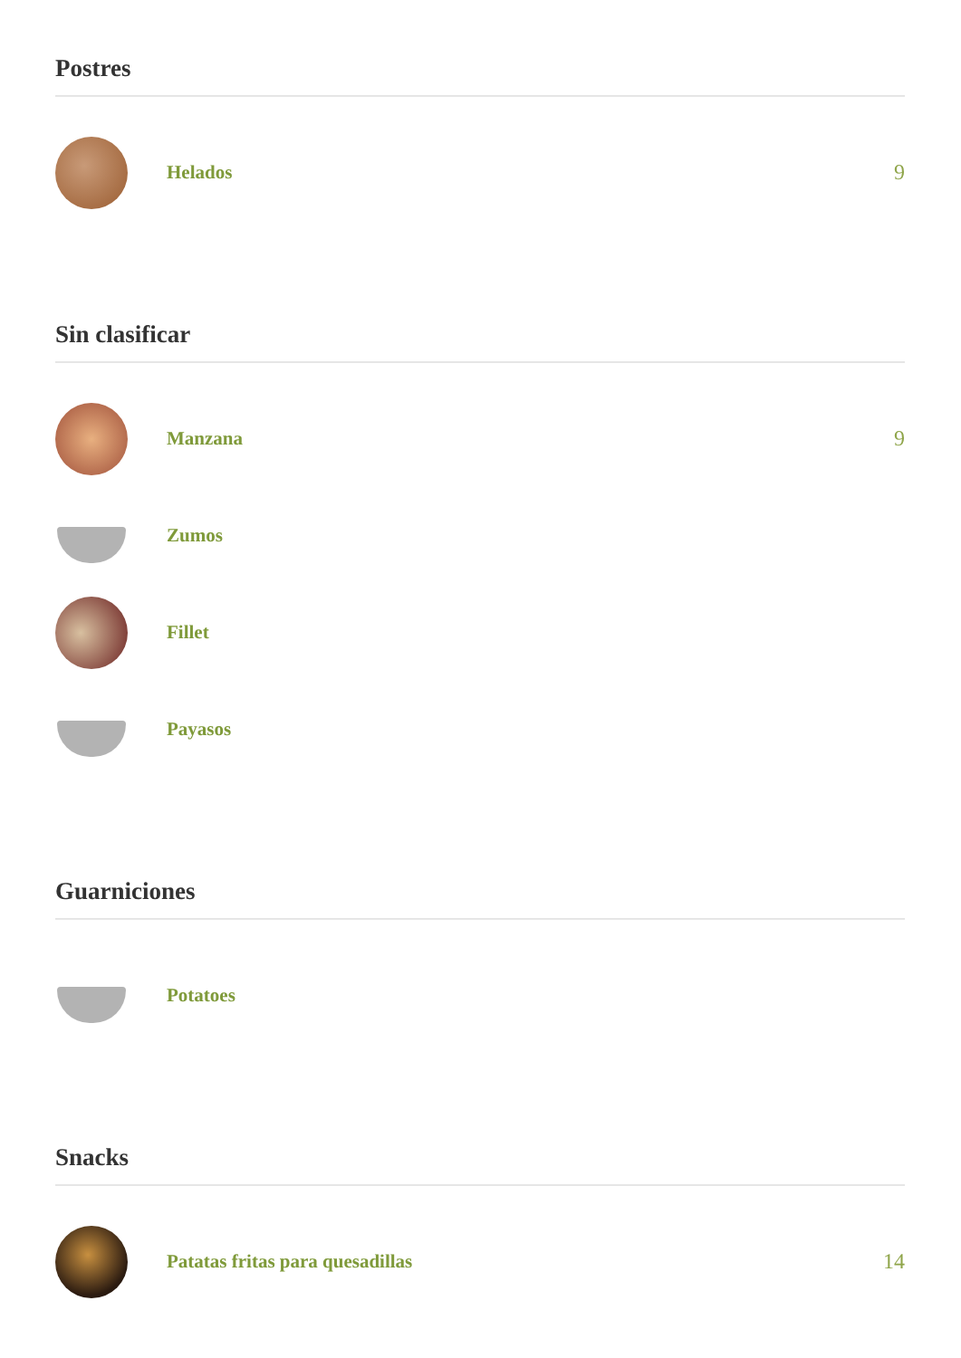Postres
Helados 9
Sin clasificar
Manzana 9
Zumos
Fillet
Payasos
Guarniciones
Potatoes
Snacks
Patatas fritas para quesadillas
14